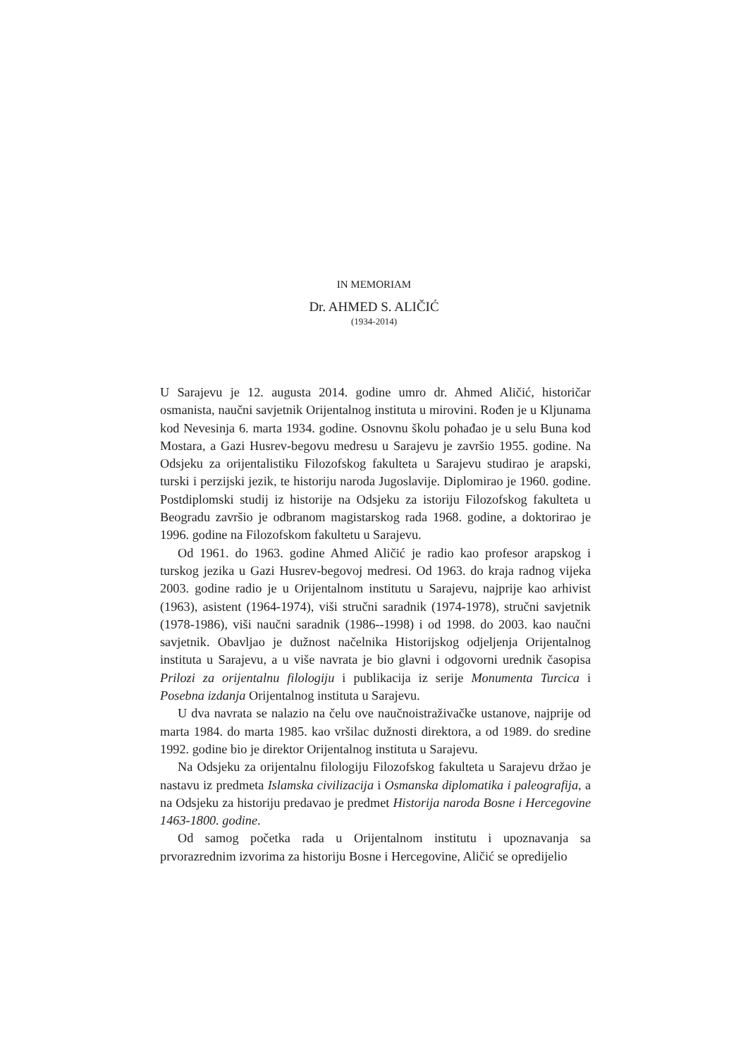IN MEMORIAM
Dr. AHMED S. ALIČIĆ
(1934-2014)
U Sarajevu je 12. augusta 2014. godine umro dr. Ahmed Aličić, historičar osmanista, naučni savjetnik Orijentalnog instituta u mirovini. Rođen je u Kljunama kod Nevesinja 6. marta 1934. godine. Osnovnu školu pohađao je u selu Buna kod Mostara, a Gazi Husrev-begovu medresu u Sarajevu je završio 1955. godine. Na Odsjeku za orijentalistiku Filozofskog fakulteta u Sarajevu studirao je arapski, turski i perzijski jezik, te historiju naroda Jugoslavije. Diplomirao je 1960. godine. Postdiplomski studij iz historije na Odsjeku za istoriju Filozofskog fakulteta u Beogradu završio je odbranom magistarskog rada 1968. godine, a doktorirao je 1996. godine na Filozofskom fakultetu u Sarajevu.
Od 1961. do 1963. godine Ahmed Aličić je radio kao profesor arapskog i turskog jezika u Gazi Husrev-begovoj medresi. Od 1963. do kraja radnog vijeka 2003. godine radio je u Orijentalnom institutu u Sarajevu, najprije kao arhivist (1963), asistent (1964-1974), viši stručni saradnik (1974-1978), stručni savjetnik (1978-1986), viši naučni saradnik (1986--1998) i od 1998. do 2003. kao naučni savjetnik. Obavljao je dužnost načelnika Historijskog odjeljenja Orijentalnog instituta u Sarajevu, a u više navrata je bio glavni i odgovorni urednik časopisa Prilozi za orijentalnu filologiju i publikacija iz serije Monumenta Turcica i Posebna izdanja Orijentalnog instituta u Sarajevu.
U dva navrata se nalazio na čelu ove naučnoistraživačke ustanove, najprije od marta 1984. do marta 1985. kao vršilac dužnosti direktora, a od 1989. do sredine 1992. godine bio je direktor Orijentalnog instituta u Sarajevu.
Na Odsjeku za orijentalnu filologiju Filozofskog fakulteta u Sarajevu držao je nastavu iz predmeta Islamska civilizacija i Osmanska diplomatika i paleografija, a na Odsjeku za historiju predavao je predmet Historija naroda Bosne i Hercegovine 1463-1800. godine.
Od samog početka rada u Orijentalnom institutu i upoznavanja sa prvorazrednim izvorima za historiju Bosne i Hercegovine, Aličić se opredijelio